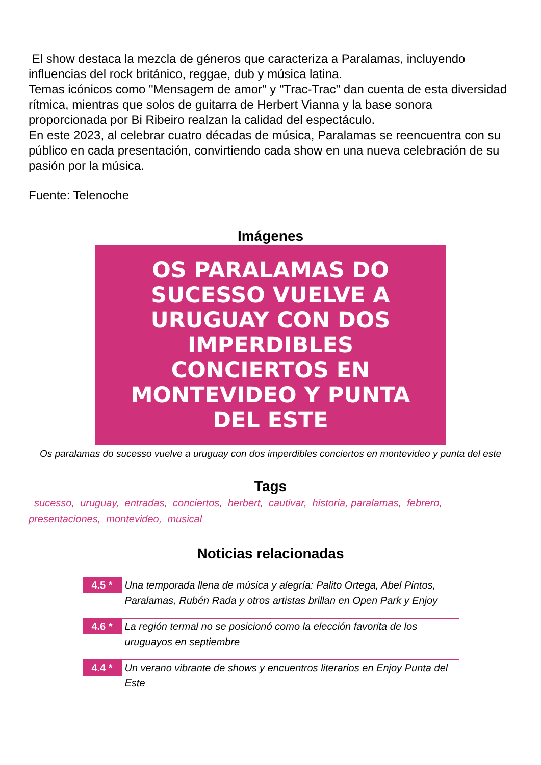El show destaca la mezcla de géneros que caracteriza a Paralamas, incluyendo influencias del rock británico, reggae, dub y música latina.
Temas icónicos como "Mensagem de amor" y "Trac-Trac" dan cuenta de esta diversidad rítmica, mientras que solos de guitarra de Herbert Vianna y la base sonora proporcionada por Bi Ribeiro realzan la calidad del espectáculo.
En este 2023, al celebrar cuatro décadas de música, Paralamas se reencuentra con su público en cada presentación, convirtiendo cada show en una nueva celebración de su pasión por la música.
Fuente: Telenoche
Imágenes
OS PARALAMAS DO
SUCESSO VUELVE A
URUGUAY CON DOS
IMPERDIBLES
CONCIERTOS EN
MONTEVIDEO Y PUNTA
DEL ESTE
Os paralamas do sucesso vuelve a uruguay con dos imperdibles conciertos en montevideo y punta del este
Tags
sucesso, uruguay, entradas, conciertos, herbert, cautivar, historia, paralamas, febrero, presentaciones, montevideo, musical
Noticias relacionadas
4.5 *
Una temporada llena de música y alegría: Palito Ortega, Abel Pintos, Paralamas, Rubén Rada y otros artistas brillan en Open Park y Enjoy
4.6 *
La región termal no se posicionó como la elección favorita de los uruguayos en septiembre
4.4 *
Un verano vibrante de shows y encuentros literarios en Enjoy Punta del Este